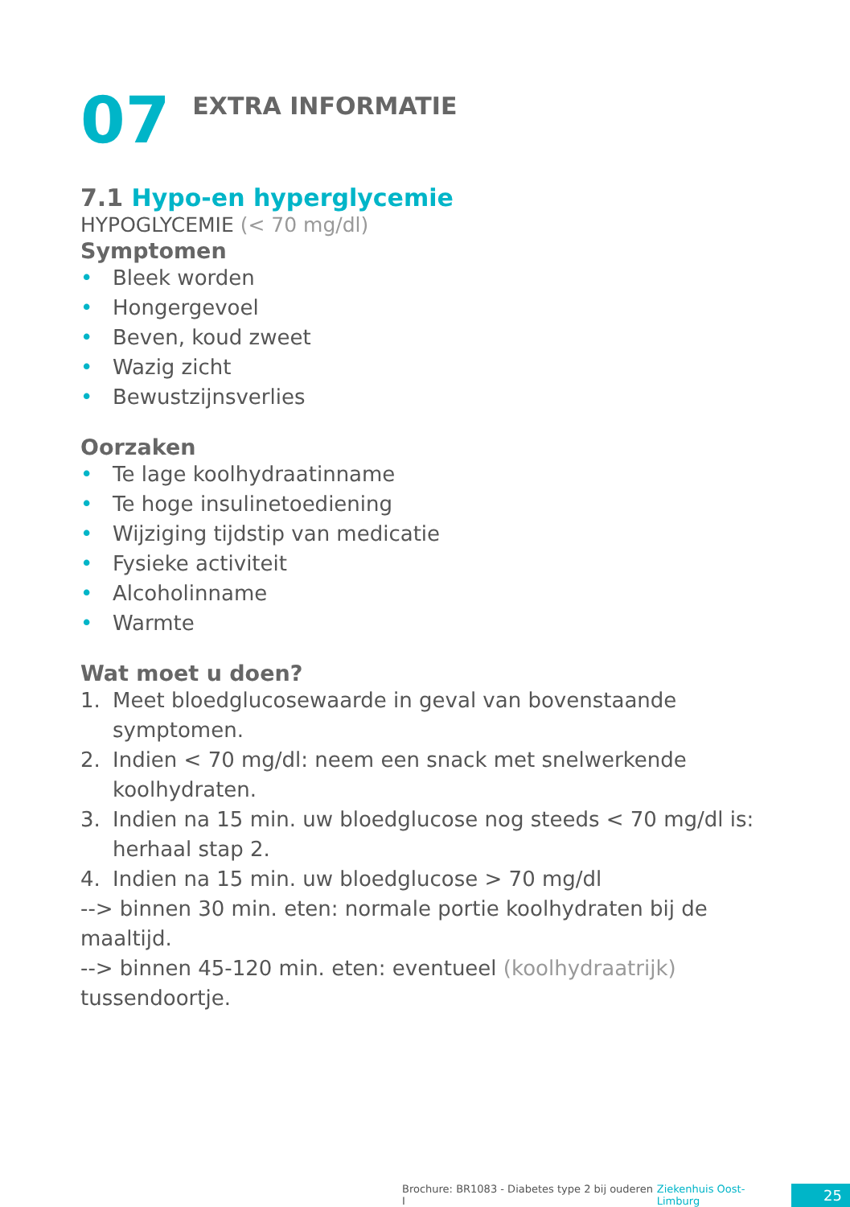07
EXTRA INFORMATIE
7.1 Hypo-en hyperglycemie
HYPOGLYCEMIE (< 70 mg/dl)
Symptomen
• Bleek worden
• Hongergevoel
• Beven, koud zweet
• Wazig zicht
• Bewustzijnsverlies
Oorzaken
• Te lage koolhydraatinname
• Te hoge insulinetoediening
• Wijziging tijdstip van medicatie
• Fysieke activiteit
• Alcoholinname
• Warmte
Wat moet u doen?
1. Meet bloedglucosewaarde in geval van bovenstaande symptomen.
2. Indien < 70 mg/dl: neem een snack met snelwerkende koolhydraten.
3. Indien na 15 min. uw bloedglucose nog steeds < 70 mg/dl is: herhaal stap 2.
4. Indien na 15 min. uw bloedglucose > 70 mg/dl
--> binnen 30 min. eten: normale portie koolhydraten bij de maaltijd.
--> binnen 45-120 min. eten: eventueel (koolhydraatrijk) tussendoortje.
Brochure: BR1083 - Diabetes type 2 bij ouderen I Ziekenhuis Oost-Limburg 25